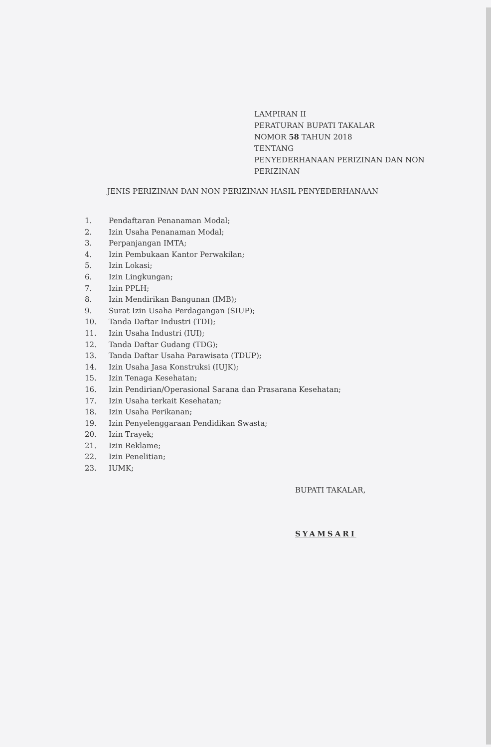LAMPIRAN II
PERATURAN BUPATI TAKALAR
NOMOR 58 TAHUN 2018
TENTANG
PENYEDERHANAAN PERIZINAN DAN NON
PERIZINAN
JENIS PERIZINAN DAN NON PERIZINAN HASIL PENYEDERHANAAN
1. Pendaftaran Penanaman Modal;
2. Izin Usaha Penanaman Modal;
3. Perpanjangan IMTA;
4. Izin Pembukaan Kantor Perwakilan;
5. Izin Lokasi;
6. Izin Lingkungan;
7. Izin PPLH;
8. Izin Mendirikan Bangunan (IMB);
9. Surat Izin Usaha Perdagangan (SIUP);
10. Tanda Daftar Industri (TDI);
11. Izin Usaha Industri (IUI);
12. Tanda Daftar Gudang (TDG);
13. Tanda Daftar Usaha Parawisata (TDUP);
14. Izin Usaha Jasa Konstruksi (IUJK);
15. Izin Tenaga Kesehatan;
16. Izin Pendirian/Operasional Sarana dan Prasarana Kesehatan;
17. Izin Usaha terkait Kesehatan;
18. Izin Usaha Perikanan;
19. Izin Penyelenggaraan Pendidikan Swasta;
20. Izin Trayek;
21. Izin Reklame;
22. Izin Penelitian;
23. IUMK;
BUPATI TAKALAR,
SYAMSARI